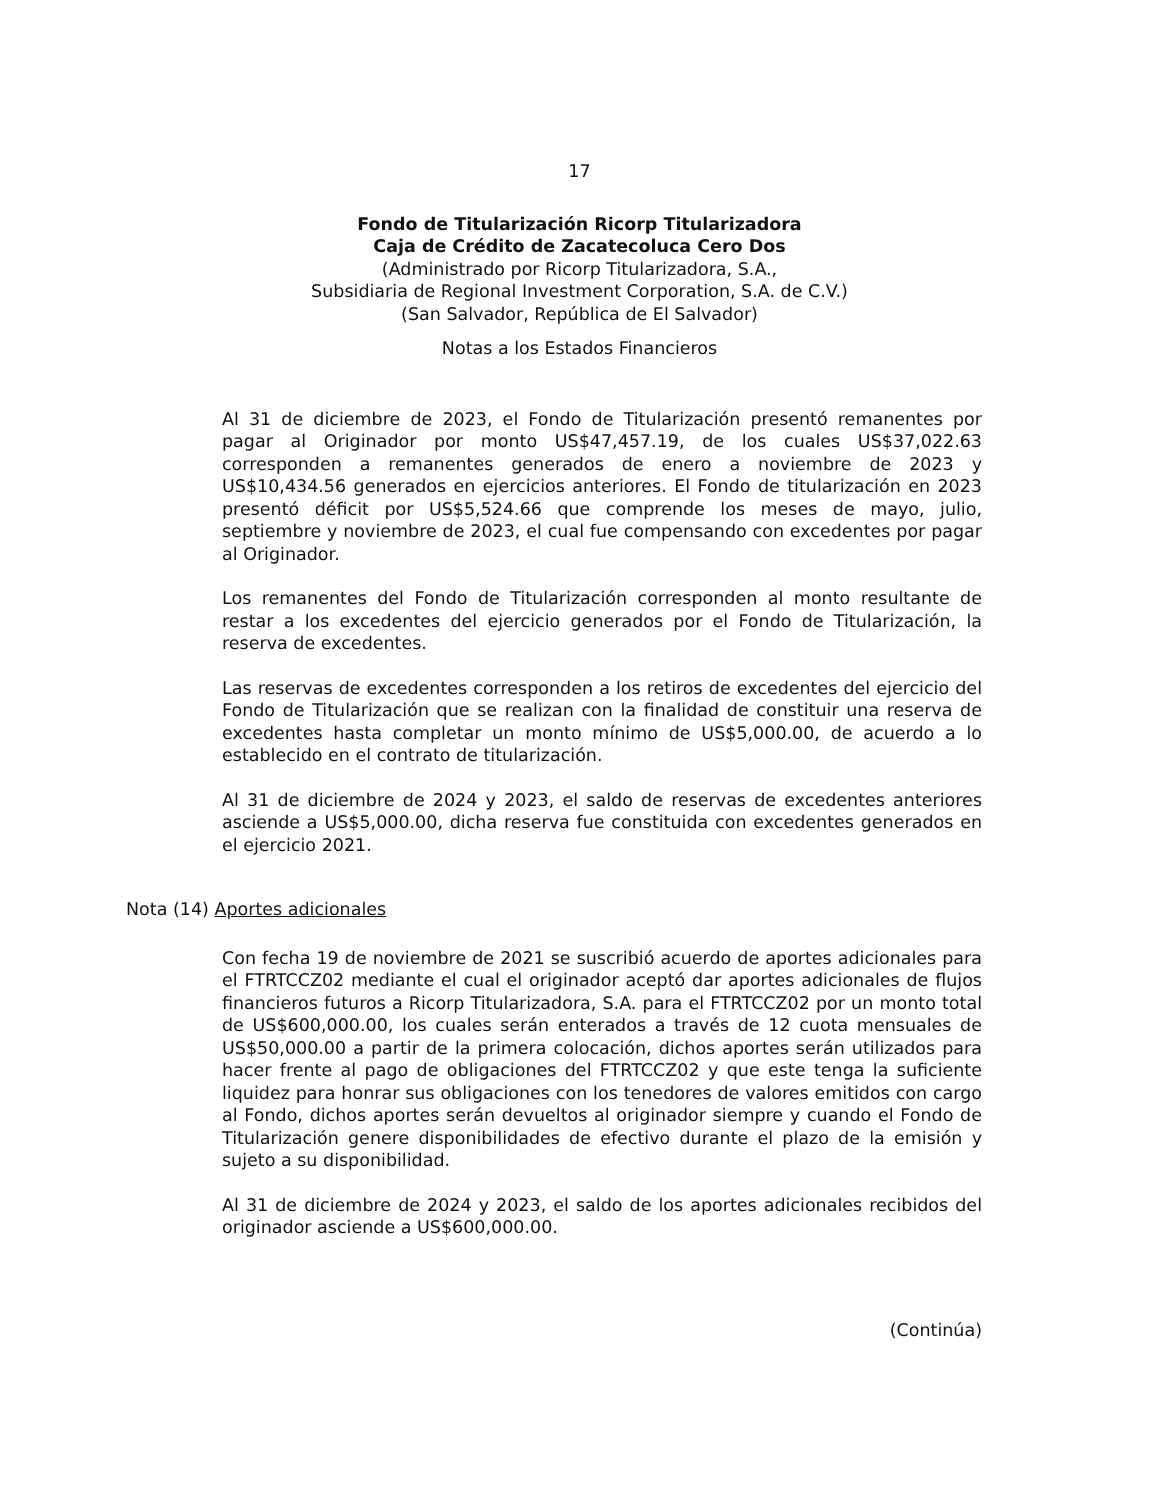17
Fondo de Titularización Ricorp Titularizadora
Caja de Crédito de Zacatecoluca Cero Dos
(Administrado por Ricorp Titularizadora, S.A.,
Subsidiaria de Regional Investment Corporation, S.A. de C.V.)
(San Salvador, República de El Salvador)
Notas a los Estados Financieros
Al 31 de diciembre de 2023, el Fondo de Titularización presentó remanentes por pagar al Originador por monto US$47,457.19, de los cuales US$37,022.63 corresponden a remanentes generados de enero a noviembre de 2023 y US$10,434.56 generados en ejercicios anteriores. El Fondo de titularización en 2023 presentó déficit por US$5,524.66 que comprende los meses de mayo, julio, septiembre y noviembre de 2023, el cual fue compensando con excedentes por pagar al Originador.
Los remanentes del Fondo de Titularización corresponden al monto resultante de restar a los excedentes del ejercicio generados por el Fondo de Titularización, la reserva de excedentes.
Las reservas de excedentes corresponden a los retiros de excedentes del ejercicio del Fondo de Titularización que se realizan con la finalidad de constituir una reserva de excedentes hasta completar un monto mínimo de US$5,000.00, de acuerdo a lo establecido en el contrato de titularización.
Al 31 de diciembre de 2024 y 2023, el saldo de reservas de excedentes anteriores asciende a US$5,000.00, dicha reserva fue constituida con excedentes generados en el ejercicio 2021.
Nota (14) Aportes adicionales
Con fecha 19 de noviembre de 2021 se suscribió acuerdo de aportes adicionales para el FTRTCCZ02 mediante el cual el originador aceptó dar aportes adicionales de flujos financieros futuros a Ricorp Titularizadora, S.A. para el FTRTCCZ02 por un monto total de US$600,000.00, los cuales serán enterados a través de 12 cuota mensuales de US$50,000.00 a partir de la primera colocación, dichos aportes serán utilizados para hacer frente al pago de obligaciones del FTRTCCZ02 y que este tenga la suficiente liquidez para honrar sus obligaciones con los tenedores de valores emitidos con cargo al Fondo, dichos aportes serán devueltos al originador siempre y cuando el Fondo de Titularización genere disponibilidades de efectivo durante el plazo de la emisión y sujeto a su disponibilidad.
Al 31 de diciembre de 2024 y 2023, el saldo de los aportes adicionales recibidos del originador asciende a US$600,000.00.
(Continúa)